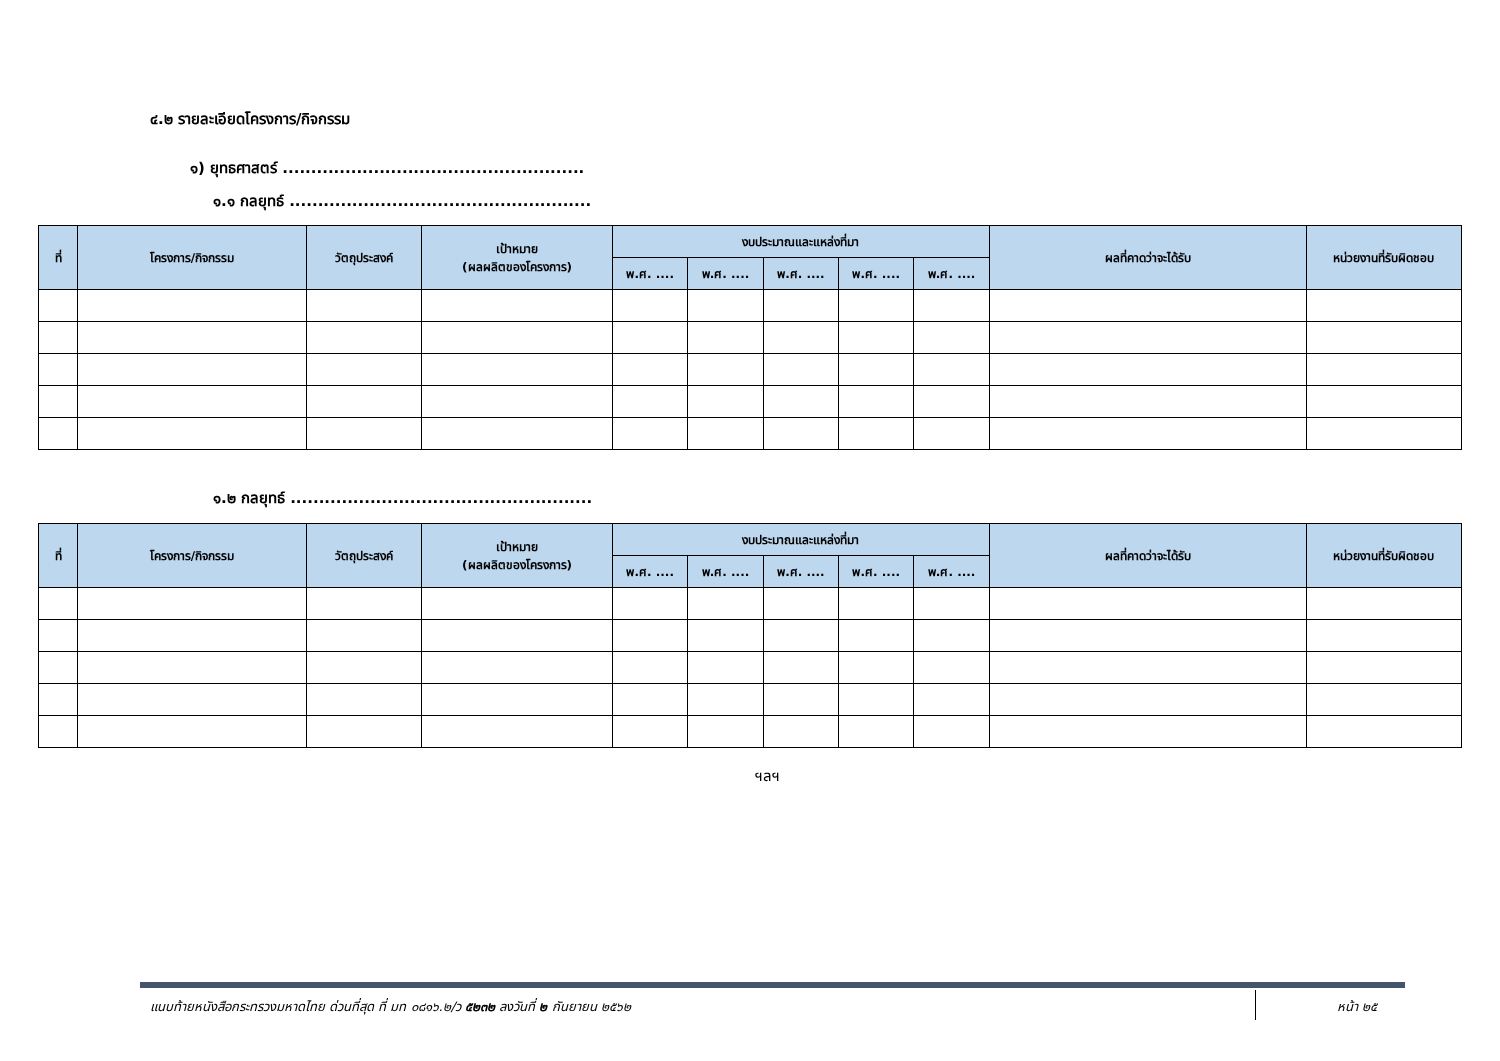๔.๒ รายละเอียดโครงการ/กิจกรรม
๑) ยุทธศาสตร์ .....................................................
๑.๑ กลยุทธ์ .....................................................
| ที่ | โครงการ/กิจกรรม | วัตถุประสงค์ | เป้าหมาย (ผลผลิตของโครงการ) | งบประมาณและแหล่งที่มา | | | | | ผลที่คาดว่าจะได้รับ | หน่วยงานที่รับผิดชอบ |
| --- | --- | --- | --- | --- | --- | --- | --- | --- | --- | --- |
| | | | | พ.ศ. .... | พ.ศ. .... | พ.ศ. .... | พ.ศ. .... | พ.ศ. .... | | |
๑.๒ กลยุทธ์ .....................................................
| ที่ | โครงการ/กิจกรรม | วัตถุประสงค์ | เป้าหมาย (ผลผลิตของโครงการ) | งบประมาณและแหล่งที่มา | | | | | ผลที่คาดว่าจะได้รับ | หน่วยงานที่รับผิดชอบ |
| --- | --- | --- | --- | --- | --- | --- | --- | --- | --- | --- |
| | | | | พ.ศ. .... | พ.ศ. .... | พ.ศ. .... | พ.ศ. .... | พ.ศ. .... | | |
ฯลฯ
แนบท้ายหนังสือกระทรวงมหาดไทย ด่วนที่สุด ที่ มท ๐๘๑๖.๒/ว ๕๒๓๒ ลงวันที่ ๒ กันยายน ๒๕๖๒
หน้า ๒๕